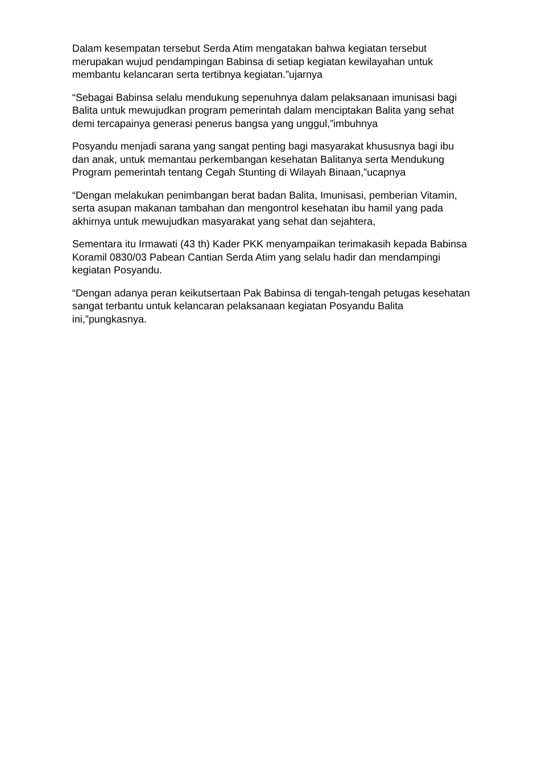Dalam kesempatan tersebut Serda Atim mengatakan bahwa kegiatan tersebut merupakan wujud pendampingan Babinsa di setiap kegiatan kewilayahan untuk membantu kelancaran serta tertibnya kegiatan.”ujarnya
“Sebagai Babinsa selalu mendukung sepenuhnya dalam pelaksanaan imunisasi bagi Balita untuk mewujudkan program pemerintah dalam menciptakan Balita yang sehat demi tercapainya generasi penerus bangsa yang unggul,”imbuhnya
Posyandu menjadi sarana yang sangat penting bagi masyarakat khususnya bagi ibu dan anak, untuk memantau perkembangan kesehatan Balitanya serta Mendukung Program pemerintah tentang Cegah Stunting di Wilayah Binaan,”ucapnya
“Dengan melakukan penimbangan berat badan Balita, Imunisasi, pemberian Vitamin, serta asupan makanan tambahan dan mengontrol kesehatan ibu hamil yang pada akhirnya untuk mewujudkan masyarakat yang sehat dan sejahtera,
Sementara itu Irmawati (43 th) Kader PKK menyampaikan terimakasih kepada Babinsa Koramil 0830/03 Pabean Cantian Serda Atim yang selalu hadir dan mendampingi kegiatan Posyandu.
“Dengan adanya peran keikutsertaan Pak Babinsa di tengah-tengah petugas kesehatan sangat terbantu untuk kelancaran pelaksanaan kegiatan Posyandu Balita ini,”pungkasnya.